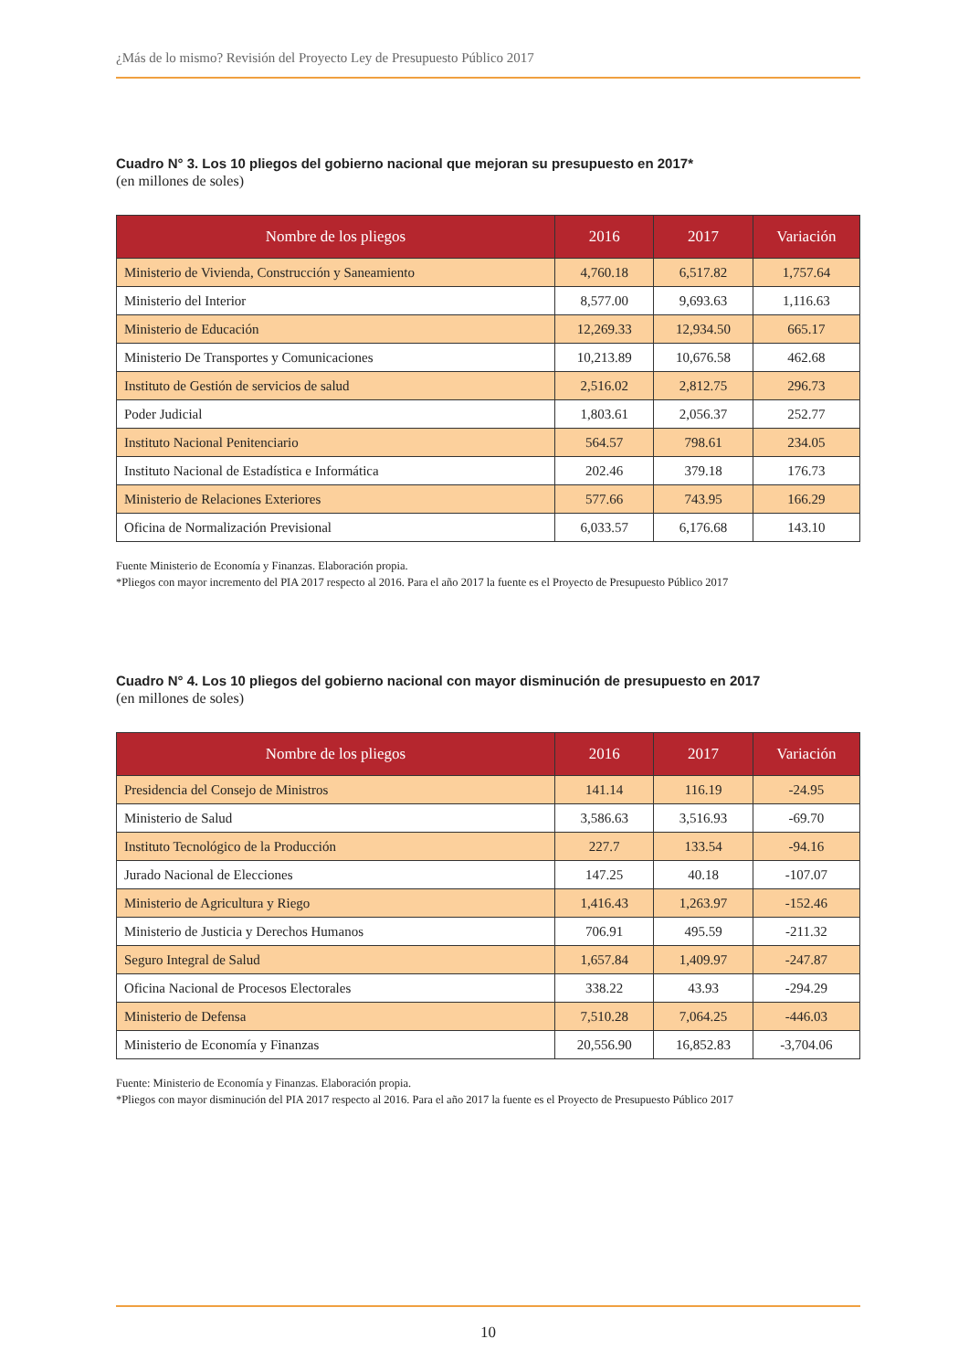¿Más de lo mismo? Revisión del Proyecto Ley de Presupuesto Público 2017
Cuadro N° 3. Los 10 pliegos del gobierno nacional que mejoran su presupuesto en 2017*
(en millones de soles)
| Nombre de los pliegos | 2016 | 2017 | Variación |
| --- | --- | --- | --- |
| Ministerio de Vivienda, Construcción y Saneamiento | 4,760.18 | 6,517.82 | 1,757.64 |
| Ministerio del Interior | 8,577.00 | 9,693.63 | 1,116.63 |
| Ministerio de Educación | 12,269.33 | 12,934.50 | 665.17 |
| Ministerio De Transportes y Comunicaciones | 10,213.89 | 10,676.58 | 462.68 |
| Instituto de Gestión de servicios de salud | 2,516.02 | 2,812.75 | 296.73 |
| Poder Judicial | 1,803.61 | 2,056.37 | 252.77 |
| Instituto Nacional Penitenciario | 564.57 | 798.61 | 234.05 |
| Instituto Nacional de Estadística e Informática | 202.46 | 379.18 | 176.73 |
| Ministerio de Relaciones Exteriores | 577.66 | 743.95 | 166.29 |
| Oficina de Normalización Previsional | 6,033.57 | 6,176.68 | 143.10 |
Fuente Ministerio de Economía y Finanzas. Elaboración propia.
*Pliegos con mayor incremento del PIA 2017 respecto al 2016. Para el año 2017 la fuente es el Proyecto de Presupuesto Público 2017
Cuadro N° 4. Los 10 pliegos del gobierno nacional con mayor disminución de presupuesto en 2017
(en millones de soles)
| Nombre de los pliegos | 2016 | 2017 | Variación |
| --- | --- | --- | --- |
| Presidencia del Consejo de Ministros | 141.14 | 116.19 | -24.95 |
| Ministerio de Salud | 3,586.63 | 3,516.93 | -69.70 |
| Instituto Tecnológico de la Producción | 227.7 | 133.54 | -94.16 |
| Jurado Nacional de Elecciones | 147.25 | 40.18 | -107.07 |
| Ministerio de Agricultura y Riego | 1,416.43 | 1,263.97 | -152.46 |
| Ministerio de Justicia y Derechos Humanos | 706.91 | 495.59 | -211.32 |
| Seguro Integral de Salud | 1,657.84 | 1,409.97 | -247.87 |
| Oficina Nacional de Procesos Electorales | 338.22 | 43.93 | -294.29 |
| Ministerio de Defensa | 7,510.28 | 7,064.25 | -446.03 |
| Ministerio de Economía y Finanzas | 20,556.90 | 16,852.83 | -3,704.06 |
Fuente: Ministerio de Economía y Finanzas. Elaboración propia.
*Pliegos con mayor disminución del PIA 2017 respecto al 2016. Para el año 2017 la fuente es el Proyecto de Presupuesto Público 2017
10